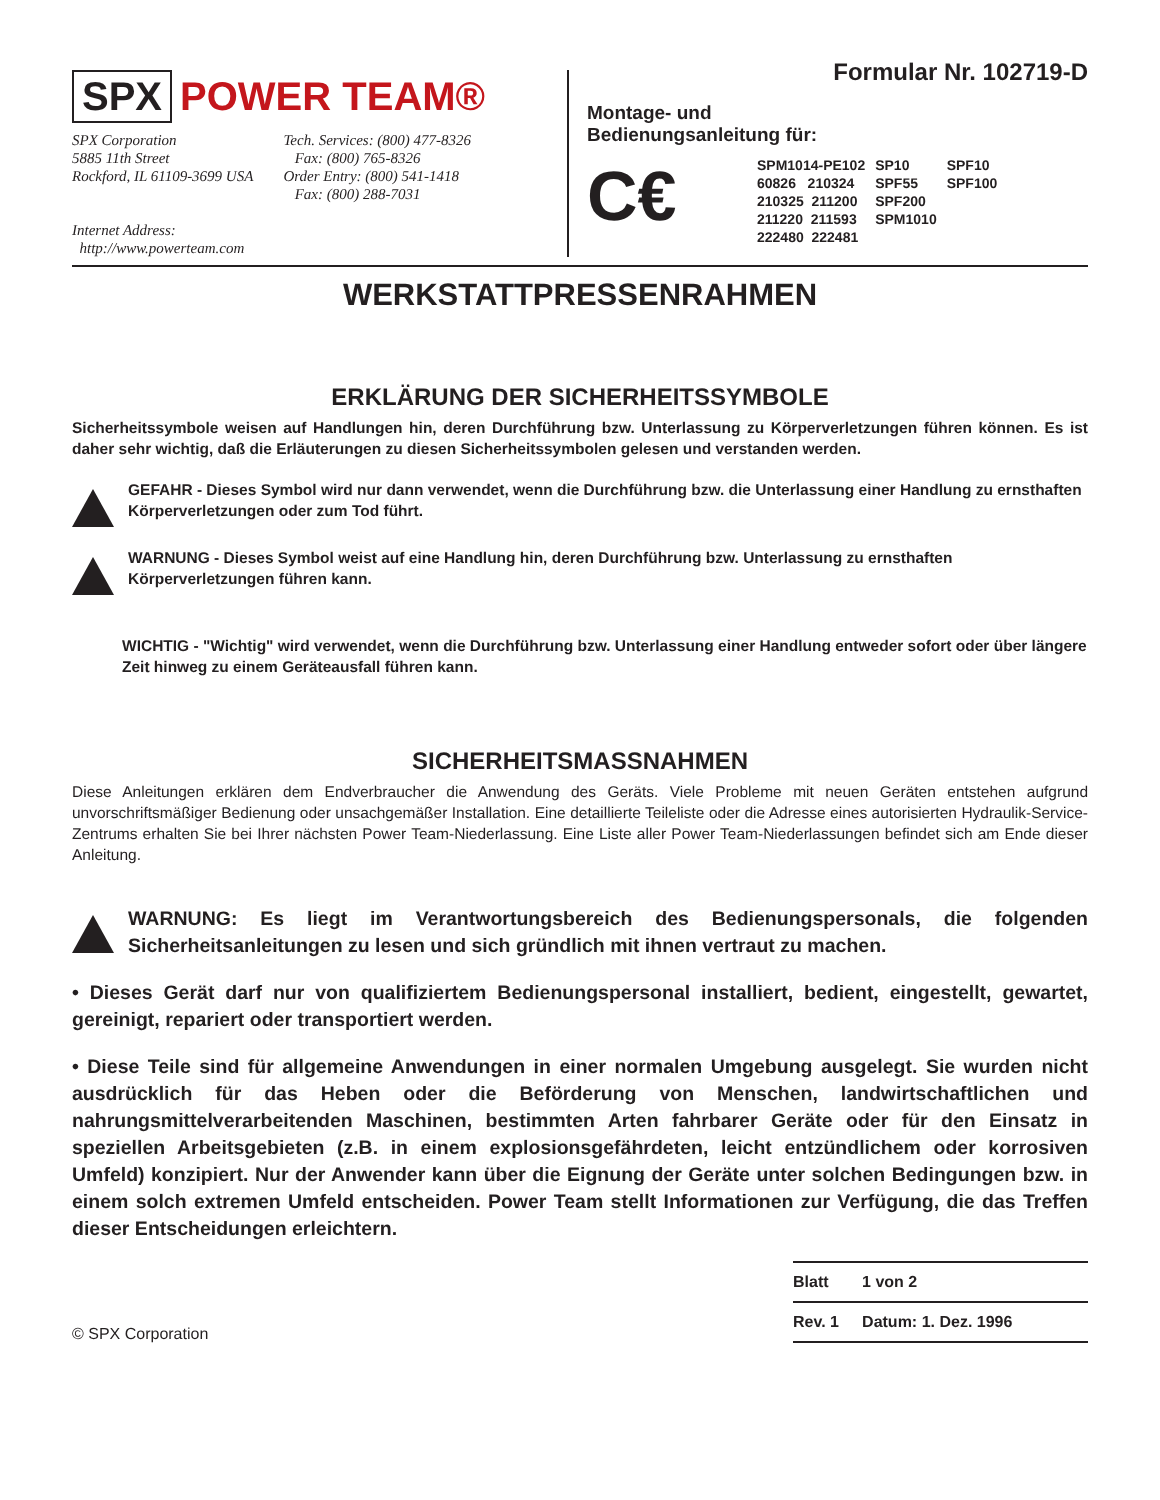SPX POWER TEAM®
SPX Corporation
5885 11th Street
Rockford, IL 61109-3699 USA
Internet Address:
http://www.powerteam.com
Tech. Services: (800) 477-8326
Fax: (800) 765-8326
Order Entry: (800) 541-1418
Fax: (800) 288-7031
Formular Nr. 102719-D
Montage- und
Bedienungsanleitung für:
C€
| SPM1014-PE102 | SP10 | SPF10 |
| 60826 210324 | SPF55 | SPF100 |
| 210325 211200 | SPF200 | |
| 211220 211593 | SPM1010 | |
| 222480 222481 | | |
WERKSTATTPRESSENRAHMEN
ERKLÄRUNG DER SICHERHEITSSYMBOLE
Sicherheitssymbole weisen auf Handlungen hin, deren Durchführung bzw. Unterlassung zu Körperverletzungen führen können. Es ist daher sehr wichtig, daß die Erläuterungen zu diesen Sicherheitssymbolen gelesen und verstanden werden.
GEFAHR - Dieses Symbol wird nur dann verwendet, wenn die Durchführung bzw. die Unterlassung einer Handlung zu ernsthaften Körperverletzungen oder zum Tod führt.
WARNUNG - Dieses Symbol weist auf eine Handlung hin, deren Durchführung bzw. Unterlassung zu ernsthaften Körperverletzungen führen kann.
WICHTIG - "Wichtig" wird verwendet, wenn die Durchführung bzw. Unterlassung einer Handlung entweder sofort oder über längere Zeit hinweg zu einem Geräteausfall führen kann.
SICHERHEITSMASSNAHMEN
Diese Anleitungen erklären dem Endverbraucher die Anwendung des Geräts. Viele Probleme mit neuen Geräten entstehen aufgrund unvorschriftsmäßiger Bedienung oder unsachgemäßer Installation. Eine detaillierte Teileliste oder die Adresse eines autorisierten Hydraulik-Service-Zentrums erhalten Sie bei Ihrer nächsten Power Team-Niederlassung. Eine Liste aller Power Team-Niederlassungen befindet sich am Ende dieser Anleitung.
WARNUNG: Es liegt im Verantwortungsbereich des Bedienungspersonals, die folgenden Sicherheitsanleitungen zu lesen und sich gründlich mit ihnen vertraut zu machen.
• Dieses Gerät darf nur von qualifiziertem Bedienungspersonal installiert, bedient, eingestellt, gewartet, gereinigt, repariert oder transportiert werden.
• Diese Teile sind für allgemeine Anwendungen in einer normalen Umgebung ausgelegt. Sie wurden nicht ausdrücklich für das Heben oder die Beförderung von Menschen, landwirtschaftlichen und nahrungsmittelverarbeitenden Maschinen, bestimmten Arten fahrbarer Geräte oder für den Einsatz in speziellen Arbeitsgebieten (z.B. in einem explosionsgefährdeten, leicht entzündlichem oder korrosiven Umfeld) konzipiert. Nur der Anwender kann über die Eignung der Geräte unter solchen Bedingungen bzw. in einem solch extremen Umfeld entscheiden. Power Team stellt Informationen zur Verfügung, die das Treffen dieser Entscheidungen erleichtern.
© SPX Corporation
| Blatt | 1 von 2 |
| Rev. 1 | Datum: 1. Dez. 1996 |